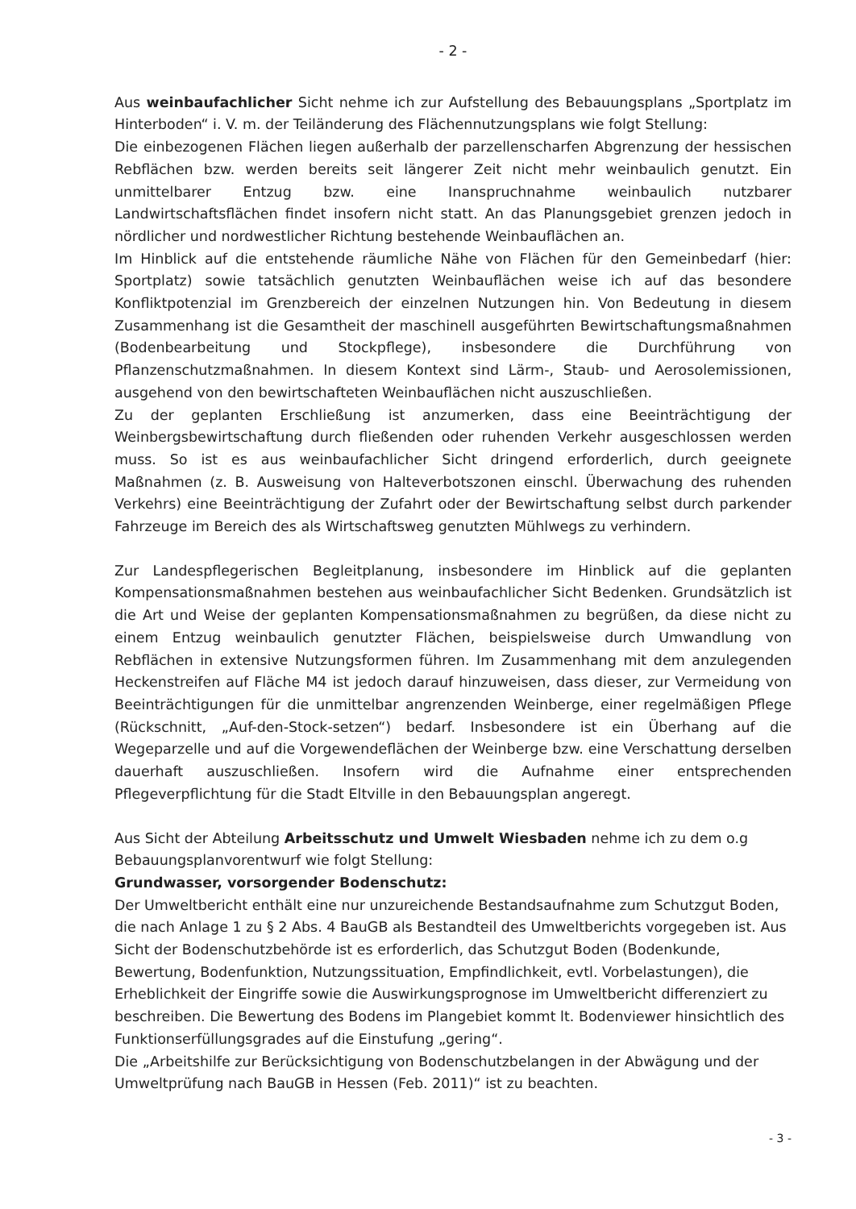- 2 -
Aus weinbaufachlicher Sicht nehme ich zur Aufstellung des Bebauungsplans „Sportplatz im Hinterboden“ i. V. m. der Teiländerung des Flächennutzungsplans wie folgt Stellung:
Die einbezogenen Flächen liegen außerhalb der parzellenscharfen Abgrenzung der hessischen Rebflächen bzw. werden bereits seit längerer Zeit nicht mehr weinbaulich genutzt. Ein unmittelbarer Entzug bzw. eine Inanspruchnahme weinbaulich nutzbarer Landwirtschaftsflächen findet insofern nicht statt. An das Planungsgebiet grenzen jedoch in nördlicher und nordwestlicher Richtung bestehende Weinbauflächen an.
Im Hinblick auf die entstehende räumliche Nähe von Flächen für den Gemeinbedarf (hier: Sportplatz) sowie tatsächlich genutzten Weinbauflächen weise ich auf das besondere Konfliktpotenzial im Grenzbereich der einzelnen Nutzungen hin. Von Bedeutung in diesem Zusammenhang ist die Gesamtheit der maschinell ausgeführten Bewirtschaftungsmaßnahmen (Bodenbearbeitung und Stockpflege), insbesondere die Durchführung von Pflanzenschutzmaßnahmen. In diesem Kontext sind Lärm-, Staub- und Aerosolemissionen, ausgehend von den bewirtschafteten Weinbauflächen nicht auszuschließen.
Zu der geplanten Erschließung ist anzumerken, dass eine Beeinträchtigung der Weinbergsbewirtschaftung durch fließenden oder ruhenden Verkehr ausgeschlossen werden muss. So ist es aus weinbaufachlicher Sicht dringend erforderlich, durch geeignete Maßnahmen (z. B. Ausweisung von Halteverbotszonen einschl. Überwachung des ruhenden Verkehrs) eine Beeinträchtigung der Zufahrt oder der Bewirtschaftung selbst durch parkender Fahrzeuge im Bereich des als Wirtschaftsweg genutzten Mühlwegs zu verhindern.
Zur Landespflegerischen Begleitplanung, insbesondere im Hinblick auf die geplanten Kompensationsmaßnahmen bestehen aus weinbaufachlicher Sicht Bedenken. Grundsätzlich ist die Art und Weise der geplanten Kompensationsmaßnahmen zu begrüßen, da diese nicht zu einem Entzug weinbaulich genutzter Flächen, beispielsweise durch Umwandlung von Rebflächen in extensive Nutzungsformen führen. Im Zusammenhang mit dem anzulegenden Heckenstreifen auf Fläche M4 ist jedoch darauf hinzuweisen, dass dieser, zur Vermeidung von Beeinträchtigungen für die unmittelbar angrenzenden Weinberge, einer regelmäßigen Pflege (Rückschnitt, „Auf-den-Stock-setzen“) bedarf. Insbesondere ist ein Überhang auf die Wegeparzelle und auf die Vorgewendeflächen der Weinberge bzw. eine Verschattung derselben dauerhaft auszuschließen. Insofern wird die Aufnahme einer entsprechenden Pflegeverpflichtung für die Stadt Eltville in den Bebauungsplan angeregt.
Aus Sicht der Abteilung Arbeitsschutz und Umwelt Wiesbaden nehme ich zu dem o.g Bebauungsplanvorentwurf wie folgt Stellung:
Grundwasser, vorsorgender Bodenschutz:
Der Umweltbericht enthält eine nur unzureichende Bestandsaufnahme zum Schutzgut Boden, die nach Anlage 1 zu § 2 Abs. 4 BauGB als Bestandteil des Umweltberichts vorgegeben ist. Aus Sicht der Bodenschutzbehörde ist es erforderlich, das Schutzgut Boden (Bodenkunde, Bewertung, Bodenfunktion, Nutzungssituation, Empfindlichkeit, evtl. Vorbelastungen), die Erheblichkeit der Eingriffe sowie die Auswirkungsprognose im Umweltbericht differenziert zu beschreiben. Die Bewertung des Bodens im Plangebiet kommt lt. Bodenviewer hinsichtlich des Funktionserfüllungsgrades auf die Einstufung „gering“.
Die „Arbeitshilfe zur Berücksichtigung von Bodenschutzbelangen in der Abwägung und der Umweltprüfung nach BauGB in Hessen (Feb. 2011)“ ist zu beachten.
- 3 -